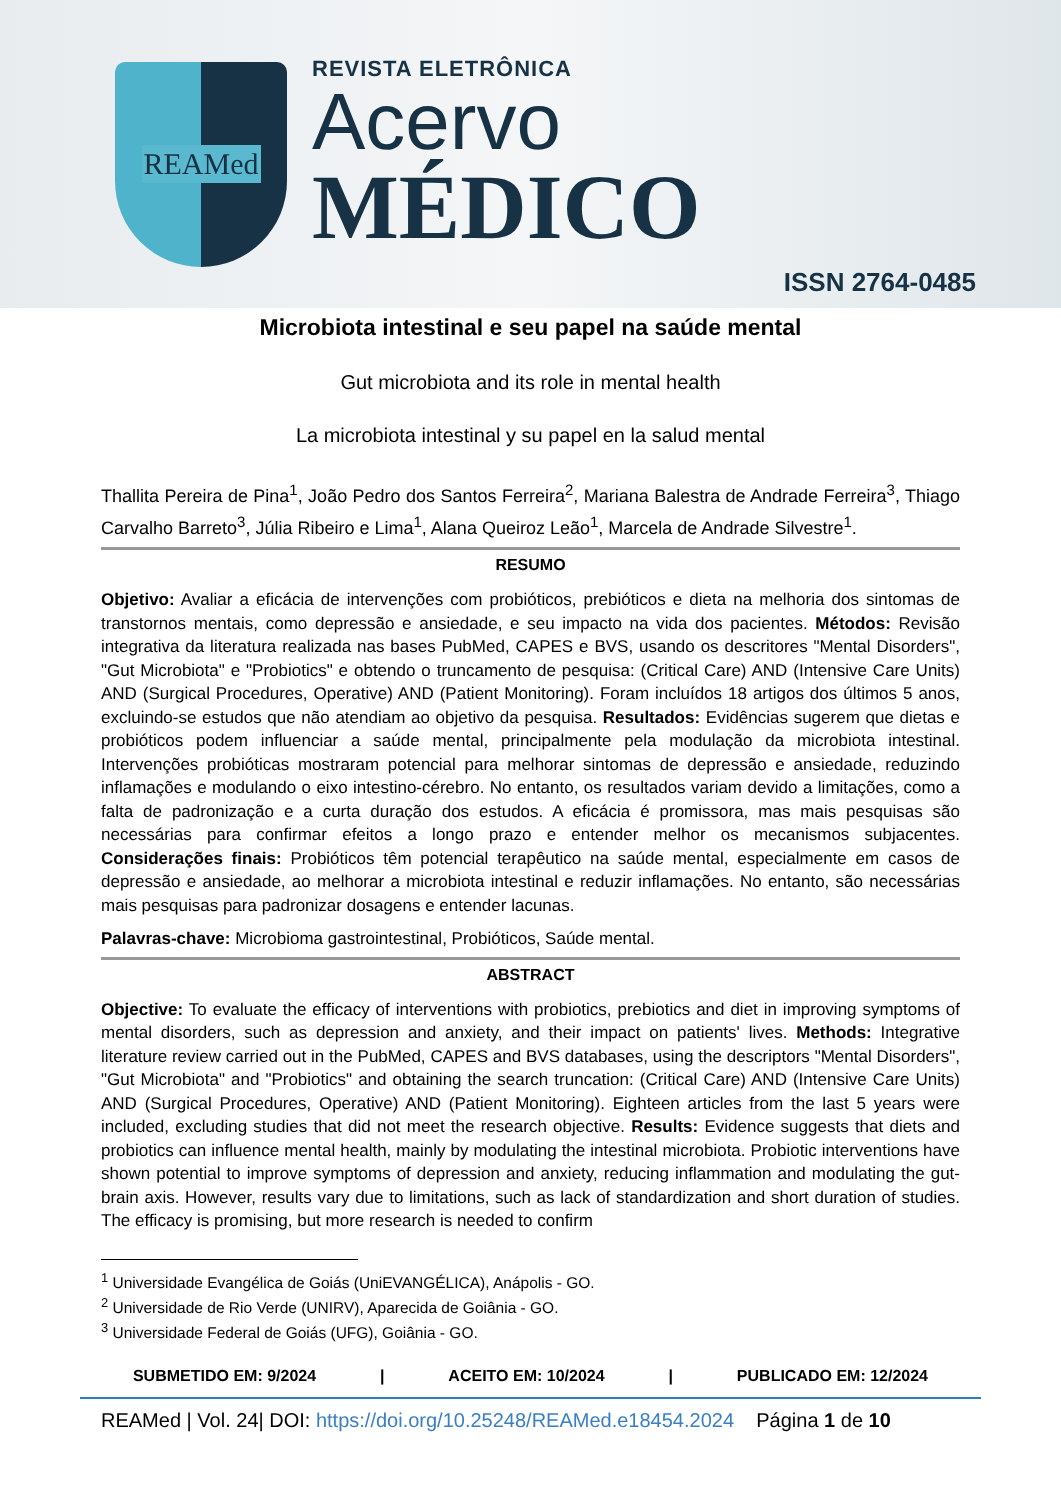REAMed
REVISTA ELETRÔNICA
Acervo
MÉDICO
ISSN 2764-0485
Microbiota intestinal e seu papel na saúde mental
Gut microbiota and its role in mental health
La microbiota intestinal y su papel en la salud mental
Thallita Pereira de Pina<sup>1</sup>, João Pedro dos Santos Ferreira<sup>2</sup>, Mariana Balestra de Andrade Ferreira<sup>3</sup>, Thiago Carvalho Barreto<sup>3</sup>, Júlia Ribeiro e Lima<sup>1</sup>, Alana Queiroz Leão<sup>1</sup>, Marcela de Andrade Silvestre<sup>1</sup>.
RESUMO
Objetivo: Avaliar a eficácia de intervenções com probióticos, prebióticos e dieta na melhoria dos sintomas de transtornos mentais, como depressão e ansiedade, e seu impacto na vida dos pacientes. Métodos: Revisão integrativa da literatura realizada nas bases PubMed, CAPES e BVS, usando os descritores "Mental Disorders", "Gut Microbiota" e "Probiotics" e obtendo o truncamento de pesquisa: (Critical Care) AND (Intensive Care Units) AND (Surgical Procedures, Operative) AND (Patient Monitoring). Foram incluídos 18 artigos dos últimos 5 anos, excluindo-se estudos que não atendiam ao objetivo da pesquisa. Resultados: Evidências sugerem que dietas e probióticos podem influenciar a saúde mental, principalmente pela modulação da microbiota intestinal. Intervenções probióticas mostraram potencial para melhorar sintomas de depressão e ansiedade, reduzindo inflamações e modulando o eixo intestino-cérebro. No entanto, os resultados variam devido a limitações, como a falta de padronização e a curta duração dos estudos. A eficácia é promissora, mas mais pesquisas são necessárias para confirmar efeitos a longo prazo e entender melhor os mecanismos subjacentes. Considerações finais: Probióticos têm potencial terapêutico na saúde mental, especialmente em casos de depressão e ansiedade, ao melhorar a microbiota intestinal e reduzir inflamações. No entanto, são necessárias mais pesquisas para padronizar dosagens e entender lacunas.
Palavras-chave: Microbioma gastrointestinal, Probióticos, Saúde mental.
ABSTRACT
Objective: To evaluate the efficacy of interventions with probiotics, prebiotics and diet in improving symptoms of mental disorders, such as depression and anxiety, and their impact on patients' lives. Methods: Integrative literature review carried out in the PubMed, CAPES and BVS databases, using the descriptors "Mental Disorders", "Gut Microbiota" and "Probiotics" and obtaining the search truncation: (Critical Care) AND (Intensive Care Units) AND (Surgical Procedures, Operative) AND (Patient Monitoring). Eighteen articles from the last 5 years were included, excluding studies that did not meet the research objective. Results: Evidence suggests that diets and probiotics can influence mental health, mainly by modulating the intestinal microbiota. Probiotic interventions have shown potential to improve symptoms of depression and anxiety, reducing inflammation and modulating the gut-brain axis. However, results vary due to limitations, such as lack of standardization and short duration of studies. The efficacy is promising, but more research is needed to confirm
<sup>1</sup> Universidade Evangélica de Goiás (UniEVANGÉLICA), Anápolis - GO.
<sup>2</sup> Universidade de Rio Verde (UNIRV), Aparecida de Goiânia - GO.
<sup>3</sup> Universidade Federal de Goiás (UFG), Goiânia - GO.
SUBMETIDO EM: 9/2024 | ACEITO EM: 10/2024 | PUBLICADO EM: 12/2024
REAMed | Vol. 24| DOI: https://doi.org/10.25248/REAMed.e18454.2024 Página 1 de 10